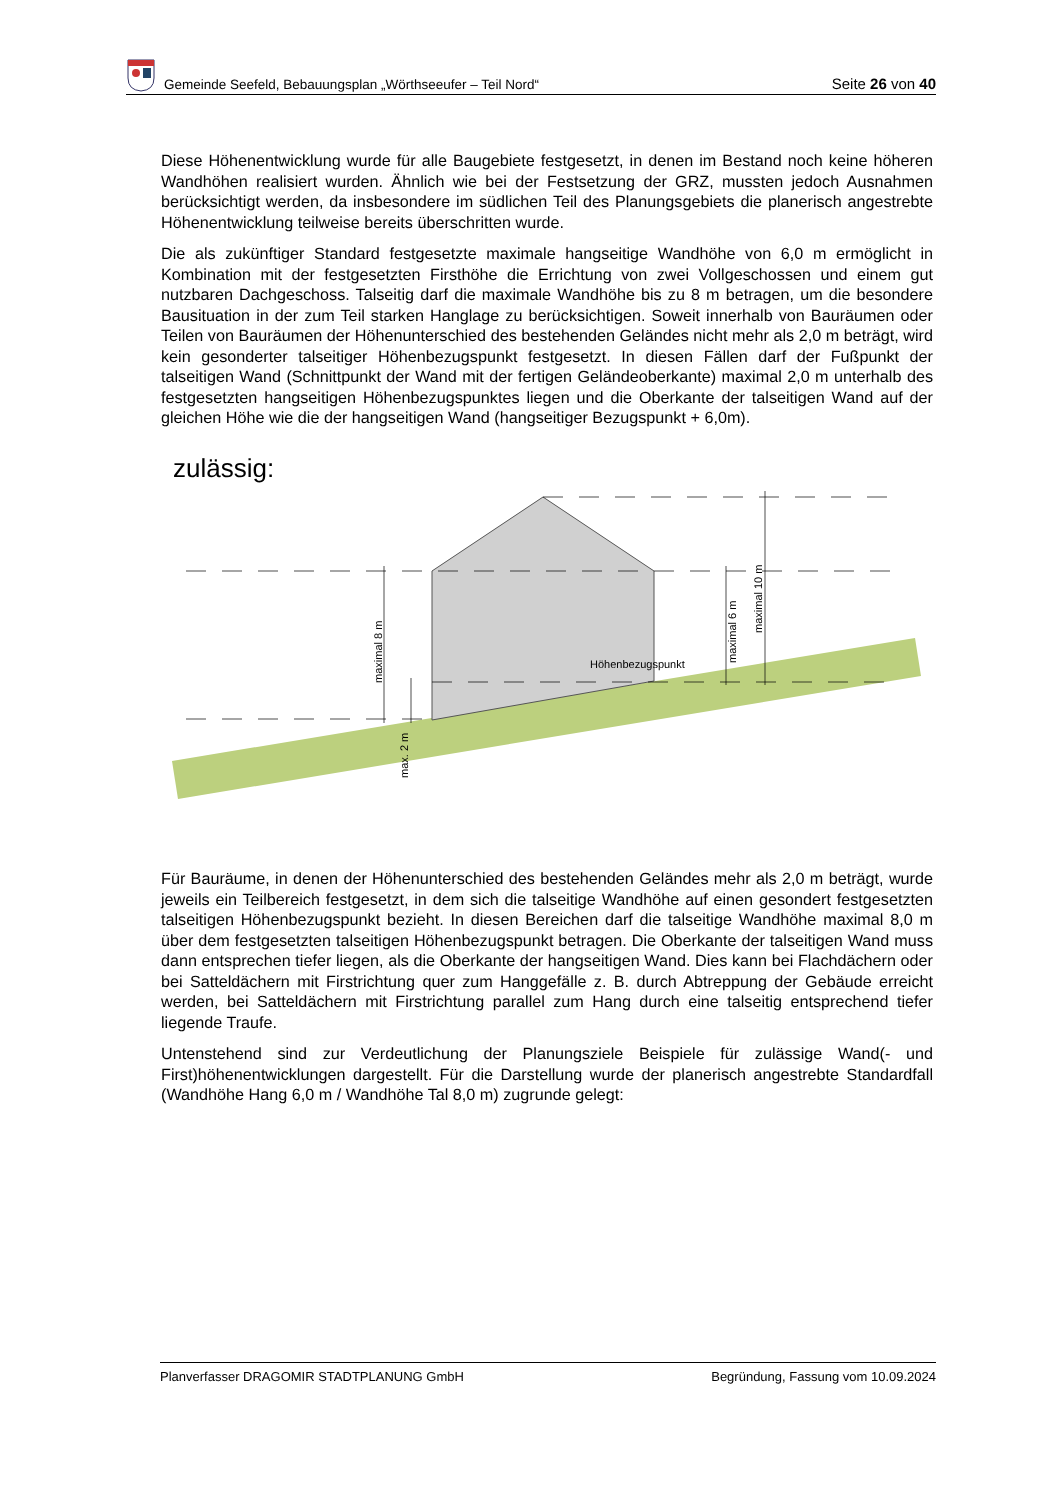Gemeinde Seefeld, Bebauungsplan „Wörthseeufer – Teil Nord“
Seite 26 von 40
Diese Höhenentwicklung wurde für alle Baugebiete festgesetzt, in denen im Bestand noch keine höheren Wandhöhen realisiert wurden. Ähnlich wie bei der Festsetzung der GRZ, mussten jedoch Ausnahmen berücksichtigt werden, da insbesondere im südlichen Teil des Planungsgebiets die planerisch angestrebte Höhenentwicklung teilweise bereits überschritten wurde.
Die als zukünftiger Standard festgesetzte maximale hangseitige Wandhöhe von 6,0 m ermöglicht in Kombination mit der festgesetzten Firsthöhe die Errichtung von zwei Vollgeschossen und einem gut nutzbaren Dachgeschoss. Talseitig darf die maximale Wandhöhe bis zu 8 m betragen, um die besondere Bausituation in der zum Teil starken Hanglage zu berücksichtigen. Soweit innerhalb von Bauräumen oder Teilen von Bauräumen der Höhenunterschied des bestehenden Geländes nicht mehr als 2,0 m beträgt, wird kein gesonderter talseitiger Höhenbezugspunkt festgesetzt. In diesen Fällen darf der Fußpunkt der talseitigen Wand (Schnittpunkt der Wand mit der fertigen Geländeoberkante) maximal 2,0 m unterhalb des festgesetzten hangseitigen Höhenbezugspunktes liegen und die Oberkante der talseitigen Wand auf der gleichen Höhe wie die der hangseitigen Wand (hangseitiger Bezugspunkt + 6,0m).
zulässig:
maximal 8 m
max. 2 m
maximal 6 m
maximal 10 m
Höhenbezugspunkt
Für Bauräume, in denen der Höhenunterschied des bestehenden Geländes mehr als 2,0 m beträgt, wurde jeweils ein Teilbereich festgesetzt, in dem sich die talseitige Wandhöhe auf einen gesondert festgesetzten talseitigen Höhenbezugspunkt bezieht. In diesen Bereichen darf die talseitige Wandhöhe maximal 8,0 m über dem festgesetzten talseitigen Höhenbezugspunkt betragen. Die Oberkante der talseitigen Wand muss dann entsprechen tiefer liegen, als die Oberkante der hangseitigen Wand. Dies kann bei Flachdächern oder bei Satteldächern mit Firstrichtung quer zum Hanggefälle z. B. durch Abtreppung der Gebäude erreicht werden, bei Satteldächern mit Firstrichtung parallel zum Hang durch eine talseitig entsprechend tiefer liegende Traufe.
Untenstehend sind zur Verdeutlichung der Planungsziele Beispiele für zulässige Wand(- und First)höhenentwicklungen dargestellt. Für die Darstellung wurde der planerisch angestrebte Standardfall (Wandhöhe Hang 6,0 m / Wandhöhe Tal 8,0 m) zugrunde gelegt:
Planverfasser DRAGOMIR STADTPLANUNG GmbH Begründung, Fassung vom 10.09.2024